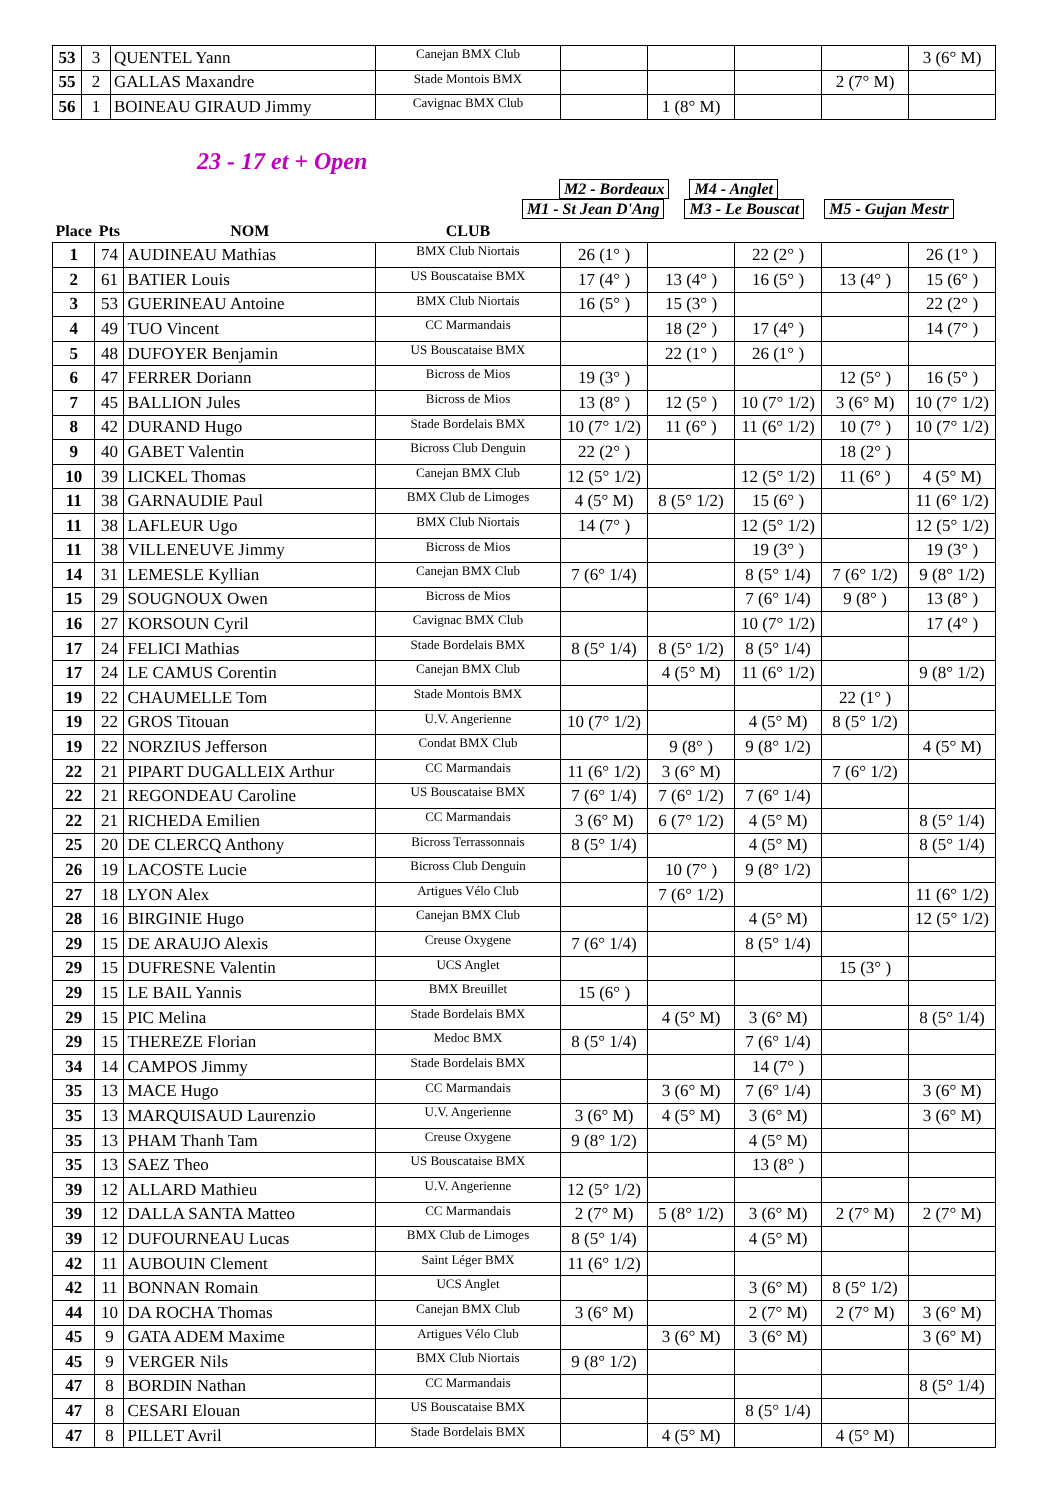| 53 | 3 | QUENTEL Yann | Canejan BMX Club | | | | | 3 (6° M) |
| 55 | 2 | GALLAS Maxandre | Stade Montois BMX | | | | 2 (7° M) | |
| 56 | 1 | BOINEAU GIRAUD Jimmy | Cavignac BMX Club | | 1 (8° M) | | | |
23 - 17 et + Open
M2 - Bordeaux M4 - Anglet
M1 - St Jean D'Ang M3 - Le Bouscat M5 - Gujan Mestr
| Place | Pts | NOM | CLUB | | | | | |
| --- | --- | --- | --- | --- | --- | --- | --- | --- |
| 1 | 74 | AUDINEAU Mathias | BMX Club Niortais | 26 (1° ) | | 22 (2° ) | | 26 (1° ) |
| 2 | 61 | BATIER Louis | US Bouscataise BMX | 17 (4° ) | 13 (4° ) | 16 (5° ) | 13 (4° ) | 15 (6° ) |
| 3 | 53 | GUERINEAU Antoine | BMX Club Niortais | 16 (5° ) | 15 (3° ) | | | 22 (2° ) |
| 4 | 49 | TUO Vincent | CC Marmandais | | 18 (2° ) | 17 (4° ) | | 14 (7° ) |
| 5 | 48 | DUFOYER Benjamin | US Bouscataise BMX | | 22 (1° ) | 26 (1° ) | | |
| 6 | 47 | FERRER Doriann | Bicross de Mios | 19 (3° ) | | | 12 (5° ) | 16 (5° ) |
| 7 | 45 | BALLION Jules | Bicross de Mios | 13 (8° ) | 12 (5° ) | 10 (7° 1/2) | 3 (6° M) | 10 (7° 1/2) |
| 8 | 42 | DURAND Hugo | Stade Bordelais BMX | 10 (7° 1/2) | 11 (6° ) | 11 (6° 1/2) | 10 (7° ) | 10 (7° 1/2) |
| 9 | 40 | GABET Valentin | Bicross Club Denguin | 22 (2° ) | | | 18 (2° ) | |
| 10 | 39 | LICKEL Thomas | Canejan BMX Club | 12 (5° 1/2) | | 12 (5° 1/2) | 11 (6° ) | 4 (5° M) |
| 11 | 38 | GARNAUDIE Paul | BMX Club de Limoges | 4 (5° M) | 8 (5° 1/2) | 15 (6° ) | | 11 (6° 1/2) |
| 11 | 38 | LAFLEUR Ugo | BMX Club Niortais | 14 (7° ) | | 12 (5° 1/2) | | 12 (5° 1/2) |
| 11 | 38 | VILLENEUVE Jimmy | Bicross de Mios | | | 19 (3° ) | | 19 (3° ) |
| 14 | 31 | LEMESLE Kyllian | Canejan BMX Club | 7 (6° 1/4) | | 8 (5° 1/4) | 7 (6° 1/2) | 9 (8° 1/2) |
| 15 | 29 | SOUGNOUX Owen | Bicross de Mios | | | 7 (6° 1/4) | 9 (8° ) | 13 (8° ) |
| 16 | 27 | KORSOUN Cyril | Cavignac BMX Club | | | 10 (7° 1/2) | | 17 (4° ) |
| 17 | 24 | FELICI Mathias | Stade Bordelais BMX | 8 (5° 1/4) | 8 (5° 1/2) | 8 (5° 1/4) | | |
| 17 | 24 | LE CAMUS Corentin | Canejan BMX Club | | 4 (5° M) | 11 (6° 1/2) | | 9 (8° 1/2) |
| 19 | 22 | CHAUMELLE Tom | Stade Montois BMX | | | | 22 (1° ) | |
| 19 | 22 | GROS Titouan | U.V. Angerienne | 10 (7° 1/2) | | 4 (5° M) | 8 (5° 1/2) | |
| 19 | 22 | NORZIUS Jefferson | Condat BMX Club | | 9 (8° ) | 9 (8° 1/2) | | 4 (5° M) |
| 22 | 21 | PIPART DUGALLEIX Arthur | CC Marmandais | 11 (6° 1/2) | 3 (6° M) | | 7 (6° 1/2) | |
| 22 | 21 | REGONDEAU Caroline | US Bouscataise BMX | 7 (6° 1/4) | 7 (6° 1/2) | 7 (6° 1/4) | | |
| 22 | 21 | RICHEDA Emilien | CC Marmandais | 3 (6° M) | 6 (7° 1/2) | 4 (5° M) | | 8 (5° 1/4) |
| 25 | 20 | DE CLERCQ Anthony | Bicross Terrassonnais | 8 (5° 1/4) | | 4 (5° M) | | 8 (5° 1/4) |
| 26 | 19 | LACOSTE Lucie | Bicross Club Denguin | | 10 (7° ) | 9 (8° 1/2) | | |
| 27 | 18 | LYON Alex | Artigues Vélo Club | | 7 (6° 1/2) | | | 11 (6° 1/2) |
| 28 | 16 | BIRGINIE Hugo | Canejan BMX Club | | | 4 (5° M) | | 12 (5° 1/2) |
| 29 | 15 | DE ARAUJO Alexis | Creuse Oxygene | 7 (6° 1/4) | | 8 (5° 1/4) | | |
| 29 | 15 | DUFRESNE Valentin | UCS Anglet | | | | 15 (3° ) | |
| 29 | 15 | LE BAIL Yannis | BMX Breuillet | 15 (6° ) | | | | |
| 29 | 15 | PIC Melina | Stade Bordelais BMX | | 4 (5° M) | 3 (6° M) | | 8 (5° 1/4) |
| 29 | 15 | THEREZE Florian | Medoc BMX | 8 (5° 1/4) | | 7 (6° 1/4) | | |
| 34 | 14 | CAMPOS Jimmy | Stade Bordelais BMX | | | 14 (7° ) | | |
| 35 | 13 | MACE Hugo | CC Marmandais | | 3 (6° M) | 7 (6° 1/4) | | 3 (6° M) |
| 35 | 13 | MARQUISAUD Laurenzio | U.V. Angerienne | 3 (6° M) | 4 (5° M) | 3 (6° M) | | 3 (6° M) |
| 35 | 13 | PHAM Thanh Tam | Creuse Oxygene | 9 (8° 1/2) | | 4 (5° M) | | |
| 35 | 13 | SAEZ Theo | US Bouscataise BMX | | | 13 (8° ) | | |
| 39 | 12 | ALLARD Mathieu | U.V. Angerienne | 12 (5° 1/2) | | | | |
| 39 | 12 | DALLA SANTA Matteo | CC Marmandais | 2 (7° M) | 5 (8° 1/2) | 3 (6° M) | 2 (7° M) | 2 (7° M) |
| 39 | 12 | DUFOURNEAU Lucas | BMX Club de Limoges | 8 (5° 1/4) | | 4 (5° M) | | |
| 42 | 11 | AUBOUIN Clement | Saint Léger BMX | 11 (6° 1/2) | | | | |
| 42 | 11 | BONNAN Romain | UCS Anglet | | | 3 (6° M) | 8 (5° 1/2) | |
| 44 | 10 | DA ROCHA Thomas | Canejan BMX Club | 3 (6° M) | | 2 (7° M) | 2 (7° M) | 3 (6° M) |
| 45 | 9 | GATA ADEM Maxime | Artigues Vélo Club | | 3 (6° M) | 3 (6° M) | | 3 (6° M) |
| 45 | 9 | VERGER Nils | BMX Club Niortais | 9 (8° 1/2) | | | | |
| 47 | 8 | BORDIN Nathan | CC Marmandais | | | | | 8 (5° 1/4) |
| 47 | 8 | CESARI Elouan | US Bouscataise BMX | | | 8 (5° 1/4) | | |
| 47 | 8 | PILLET Avril | Stade Bordelais BMX | | 4 (5° M) | | 4 (5° M) | |